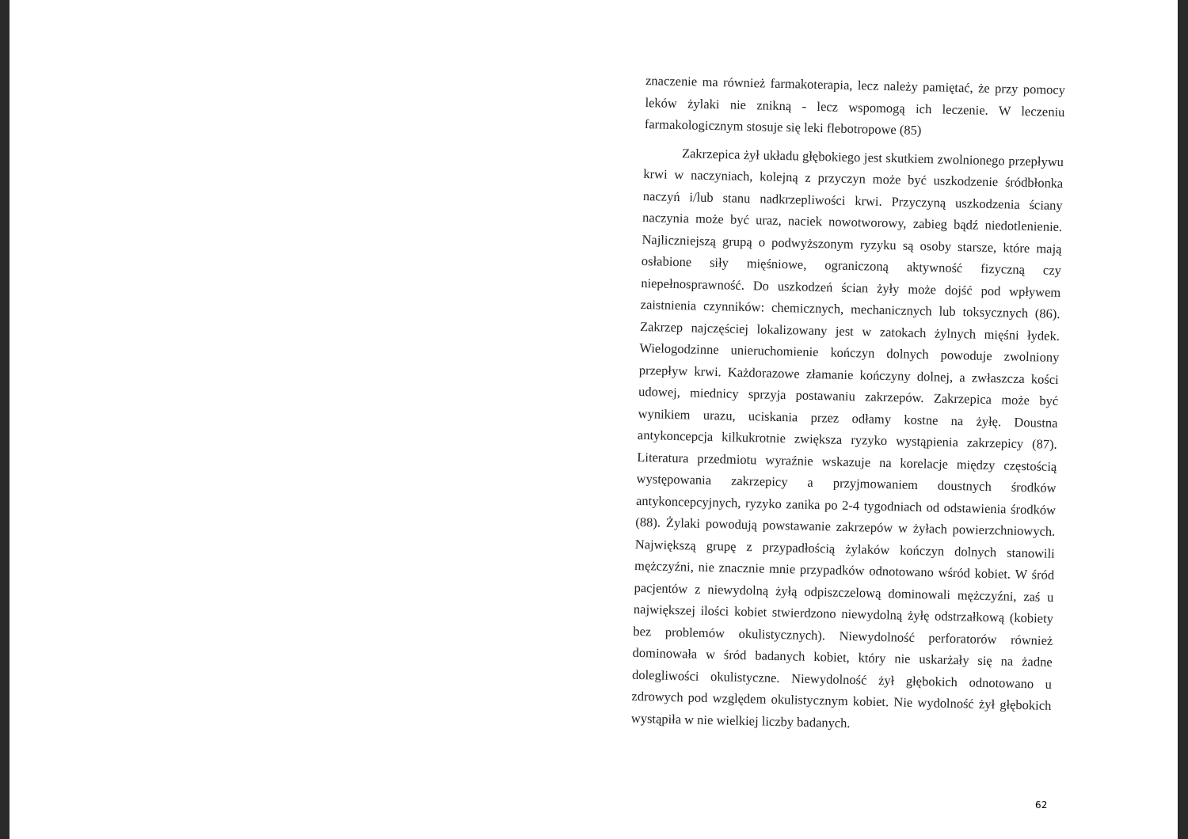znaczenie ma również farmakoterapia, lecz należy pamiętać, że przy pomocy leków żylaki nie znikną - lecz wspomogą ich leczenie. W leczeniu farmakologicznym stosuje się leki flebotropowe (85)
Zakrzepica żył układu głębokiego jest skutkiem zwolnionego przepływu krwi w naczyniach, kolejną z przyczyn może być uszkodzenie śródbłonka naczyń i/lub stanu nadkrzepliwości krwi. Przyczyną uszkodzenia ściany naczynia może być uraz, naciek nowotworowy, zabieg bądź niedotlenienie. Najliczniejszą grupą o podwyższonym ryzyku są osoby starsze, które mają osłabione siły mięśniowe, ograniczoną aktywność fizyczną czy niepełnosprawność. Do uszkodzeń ścian żyły może dojść pod wpływem zaistnienia czynników: chemicznych, mechanicznych lub toksycznych (86). Zakrzep najczęściej lokalizowany jest w zatokach żylnych mięśni łydek. Wielogodzinne unieruchomienie kończyn dolnych powoduje zwolniony przepływ krwi. Każdorazowe złamanie kończyny dolnej, a zwłaszcza kości udowej, miednicy sprzyja postawaniu zakrzepów. Zakrzepica może być wynikiem urazu, uciskania przez odłamy kostne na żyłę. Doustna antykoncepcja kilkukrotnie zwiększa ryzyko wystąpienia zakrzepicy (87). Literatura przedmiotu wyraźnie wskazuje na korelacje między częstością występowania zakrzepicy a przyjmowaniem doustnych środków antykoncepcyjnych, ryzyko zanika po 2-4 tygodniach od odstawienia środków (88). Żylaki powodują powstawanie zakrzepów w żyłach powierzchniowych. Największą grupę z przypadłością żylaków kończyn dolnych stanowili mężczyźni, nie znacznie mnie przypadków odnotowano wśród kobiet. W śród pacjentów z niewydolną żyłą odpiszczelową dominowali mężczyźni, zaś u największej ilości kobiet stwierdzono niewydolną żyłę odstrzałkową (kobiety bez problemów okulistycznych). Niewydolność perforatorów również dominowała w śród badanych kobiet, który nie uskarżały się na żadne dolegliwości okulistyczne. Niewydolność żył głębokich odnotowano u zdrowych pod względem okulistycznym kobiet. Nie wydolność żył głębokich wystąpiła w nie wielkiej liczby badanych.
62